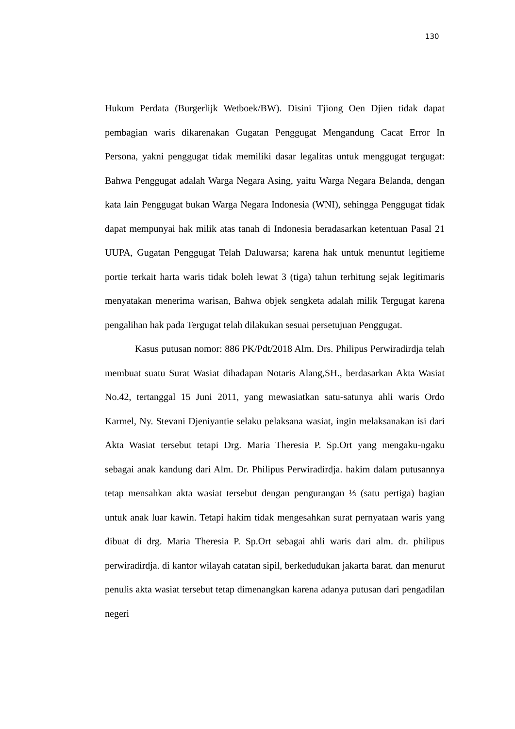130
Hukum Perdata (Burgerlijk Wetboek/BW). Disini Tjiong Oen Djien tidak dapat pembagian waris dikarenakan Gugatan Penggugat Mengandung Cacat Error In Persona, yakni penggugat tidak memiliki dasar legalitas untuk menggugat tergugat: Bahwa Penggugat adalah Warga Negara Asing, yaitu Warga Negara Belanda, dengan kata lain Penggugat bukan Warga Negara Indonesia (WNI), sehingga Penggugat tidak dapat mempunyai hak milik atas tanah di Indonesia beradasarkan ketentuan Pasal 21 UUPA, Gugatan Penggugat Telah Daluwarsa; karena hak untuk menuntut legitieme portie terkait harta waris tidak boleh lewat 3 (tiga) tahun terhitung sejak legitimaris menyatakan menerima warisan, Bahwa objek sengketa adalah milik Tergugat karena pengalihan hak pada Tergugat telah dilakukan sesuai persetujuan Penggugat.
Kasus putusan nomor: 886 PK/Pdt/2018 Alm. Drs. Philipus Perwiradirdja telah membuat suatu Surat Wasiat dihadapan Notaris Alang,SH., berdasarkan Akta Wasiat No.42, tertanggal 15 Juni 2011, yang mewasiatkan satu-satunya ahli waris Ordo Karmel, Ny. Stevani Djeniyantie selaku pelaksana wasiat, ingin melaksanakan isi dari Akta Wasiat tersebut tetapi Drg. Maria Theresia P. Sp.Ort yang mengaku-ngaku sebagai anak kandung dari Alm. Dr. Philipus Perwiradirdja. hakim dalam putusannya tetap mensahkan akta wasiat tersebut dengan pengurangan ⅓ (satu pertiga) bagian untuk anak luar kawin. Tetapi hakim tidak mengesahkan surat pernyataan waris yang dibuat di drg. Maria Theresia P. Sp.Ort sebagai ahli waris dari alm. dr. philipus perwiradirdja. di kantor wilayah catatan sipil, berkedudukan jakarta barat. dan menurut penulis akta wasiat tersebut tetap dimenangkan karena adanya putusan dari pengadilan negeri